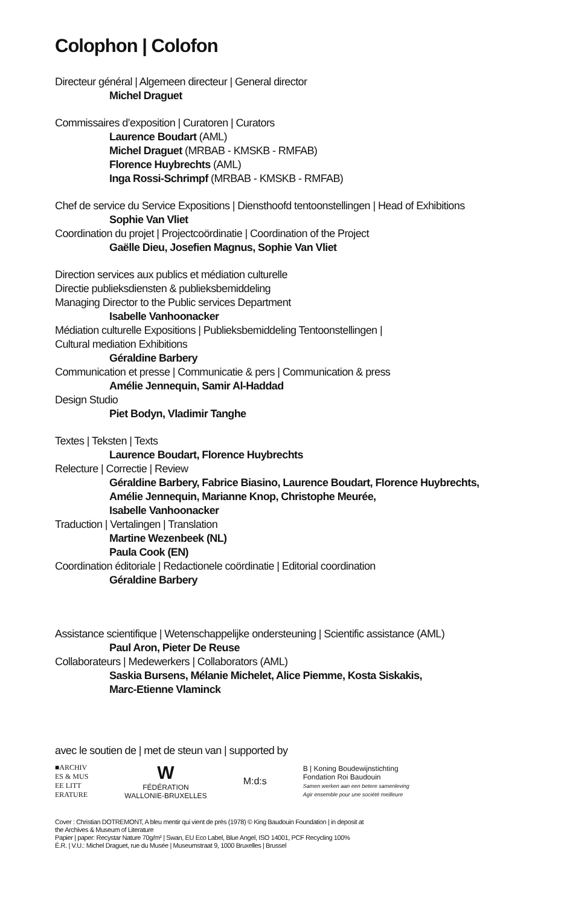Colophon | Colofon
Directeur général | Algemeen directeur | General director
Michel Draguet
Commissaires d’exposition | Curatoren | Curators
Laurence Boudart (AML)
Michel Draguet (MRBAB - KMSKB - RMFAB)
Florence Huybrechts (AML)
Inga Rossi-Schrimpf (MRBAB - KMSKB - RMFAB)
Chef de service du Service Expositions | Diensthoofd tentoonstellingen | Head of Exhibitions
Sophie Van Vliet
Coordination du projet | Projectcoördinatie | Coordination of the Project
Gaëlle Dieu, Josefien Magnus, Sophie Van Vliet
Direction services aux publics et médiation culturelle
Directie publieksdiensten & publieksbemiddeling
Managing Director to the Public services Department
Isabelle Vanhoonacker
Médiation culturelle Expositions | Publieksbemiddeling Tentoonstellingen |
Cultural mediation Exhibitions
Géraldine Barbery
Communication et presse | Communicatie & pers | Communication & press
Amélie Jennequin, Samir Al-Haddad
Design Studio
Piet Bodyn, Vladimir Tanghe
Textes | Teksten | Texts
Laurence Boudart, Florence Huybrechts
Relecture | Correctie | Review
Géraldine Barbery, Fabrice Biasino, Laurence Boudart, Florence Huybrechts,
Amélie Jennequin, Marianne Knop, Christophe Meurée,
Isabelle Vanhoonacker
Traduction | Vertalingen | Translation
Martine Wezenbeek (NL)
Paula Cook (EN)
Coordination éditoriale | Redactionele coördinatie | Editorial coordination
Géraldine Barbery
Assistance scientifique | Wetenschappelijke ondersteuning | Scientific assistance (AML)
Paul Aron, Pieter De Reuse
Collaborateurs | Medewerkers | Collaborators (AML)
Saskia Bursens, Mélanie Michelet, Alice Piemme, Kosta Siskakis,
Marc-Etienne Vlaminck
avec le soutien de | met de steun van | supported by
■ARCHIV
ES & MUS
EE LITT
ERATURE
W
FÉDÉRATION
WALLONIE-BRUXELLES
M:d:s
B | Koning Boudewijnstichting
Fondation Roi Baudouin
Samen werken aan een betere samenleving
Agir ensemble pour une société meilleure
Cover : Christian DOTREMONT, A bleu mentir qui vient de près (1978) © King Baudouin Foundation | in deposit at
the Archives & Museum of Literature
Papier | paper: Recystar Nature 70g/m² | Swan, EU Eco Label, Blue Angel, ISO 14001, PCF Recycling 100%
É.R. | V.U.: Michel Draguet, rue du Musée | Museumstraat 9, 1000 Bruxelles | Brussel